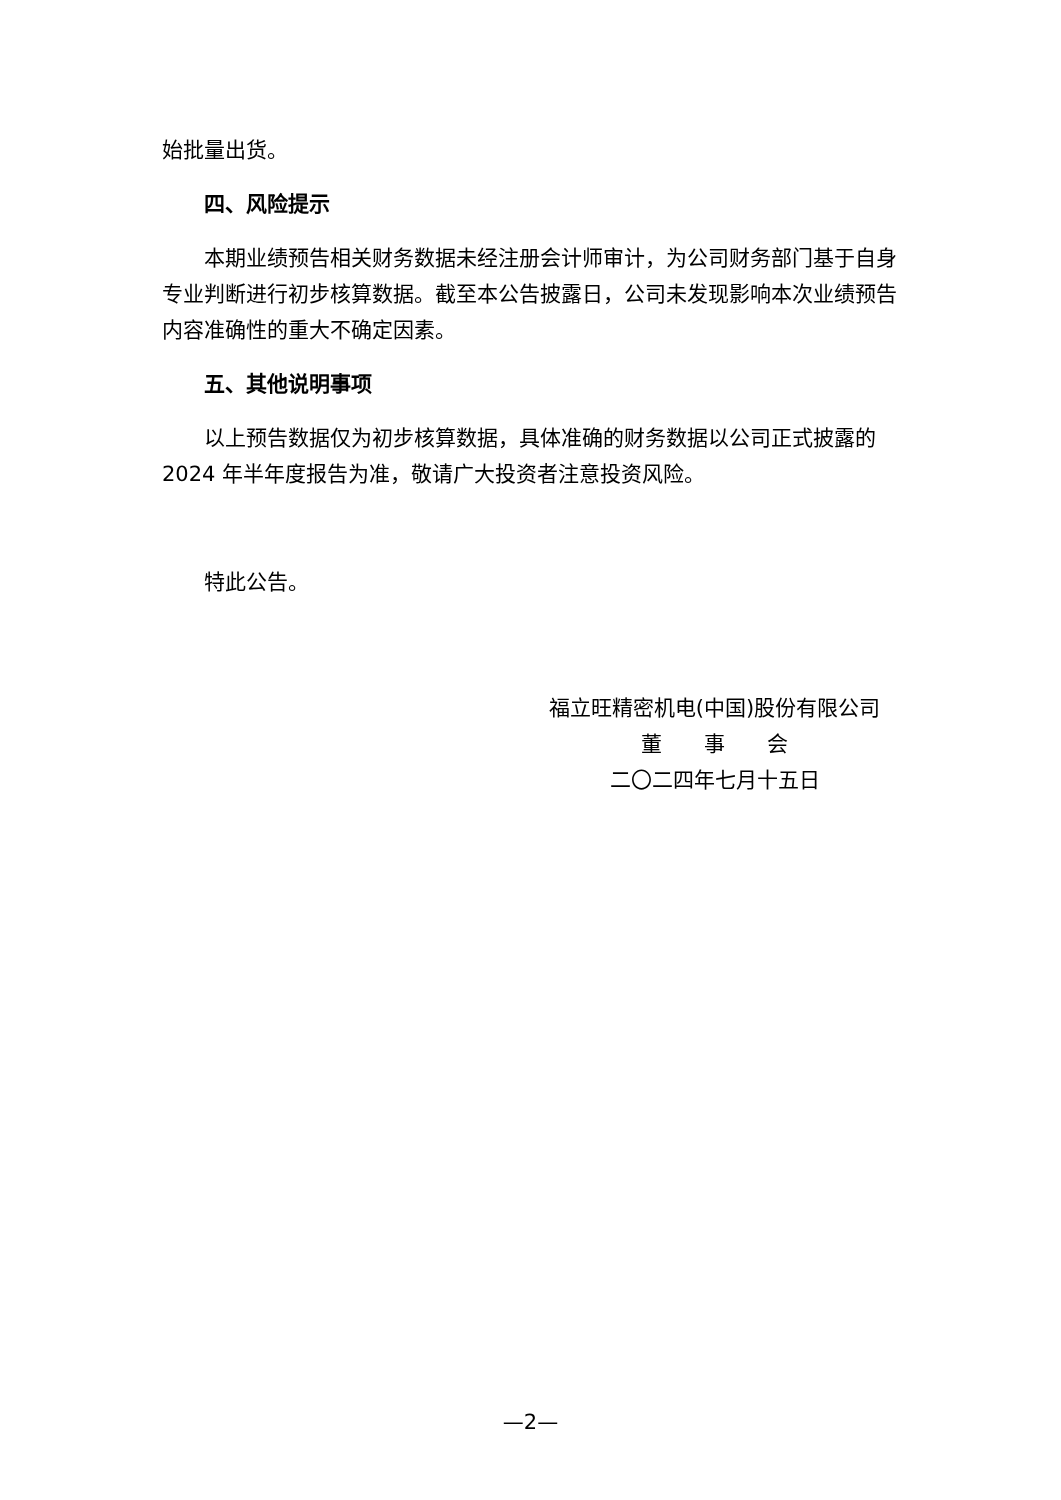始批量出货。
四、风险提示
本期业绩预告相关财务数据未经注册会计师审计，为公司财务部门基于自身专业判断进行初步核算数据。截至本公告披露日，公司未发现影响本次业绩预告内容准确性的重大不确定因素。
五、其他说明事项
以上预告数据仅为初步核算数据，具体准确的财务数据以公司正式披露的2024 年半年度报告为准，敬请广大投资者注意投资风险。
特此公告。
福立旺精密机电(中国)股份有限公司
董　　事　　会
二〇二四年七月十五日
—2—